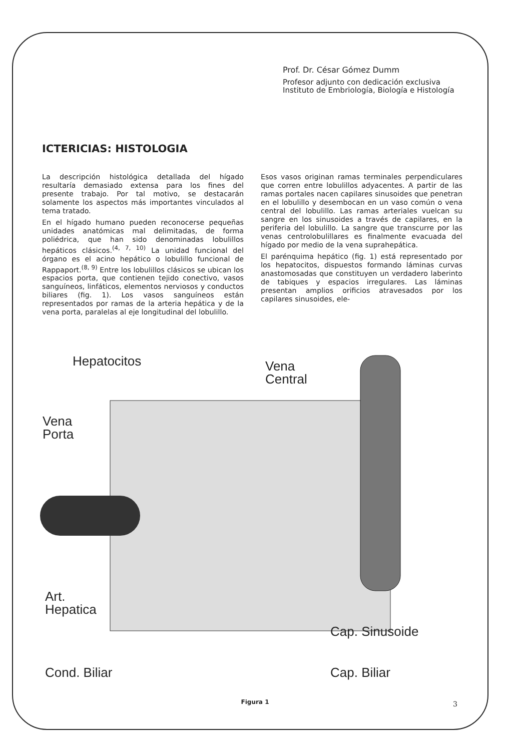Prof. Dr. César Gómez Dumm
Profesor adjunto con dedicación exclusiva
Instituto de Embriología, Biología e Histología
ICTERICIAS: HISTOLOGIA
La descripción histológica detallada del hígado resultaría demasiado extensa para los fines del presente trabajo. Por tal motivo, se destacarán solamente los aspectos más importantes vinculados al tema tratado.
En el hígado humano pueden reconocerse pequeñas unidades anatómicas mal delimitadas, de forma poliédrica, que han sido denominadas lobulillos hepáticos clásicos.<sup>(4, 7, 10)</sup> La unidad funcional del órgano es el acino hepático o lobulillo funcional de Rappaport.<sup>(8, 9)</sup> Entre los lobulillos clásicos se ubican los espacios porta, que contienen tejido conectivo, vasos sanguíneos, linfáticos, elementos nerviosos y conductos biliares (fig. 1). Los vasos sanguíneos están representados por ramas de la arteria hepática y de la vena porta, paralelas al eje longitudinal del lobulillo.
Esos vasos originan ramas terminales perpendiculares que corren entre lobulillos adyacentes. A partir de las ramas portales nacen capilares sinusoides que penetran en el lobulillo y desembocan en un vaso común o vena central del lobulillo. Las ramas arteriales vuelcan su sangre en los sinusoides a través de capilares, en la periferia del lobulillo. La sangre que transcurre por las venas centrolobulillares es finalmente evacuada del hígado por medio de la vena suprahepática.
El parénquima hepático (fig. 1) está representado por los hepatocitos, dispuestos formando láminas curvas anastomosadas que constituyen un verdadero laberinto de tabiques y espacios irregulares. Las láminas presentan amplios orificios atravesados por los capilares sinusoides, ele-
Hepatocitos
Vena
Central
Vena
Porta
Art.
Hepatica
Cap. Sinusoide
Cond. Biliar
Cap. Biliar
Figura 1 3